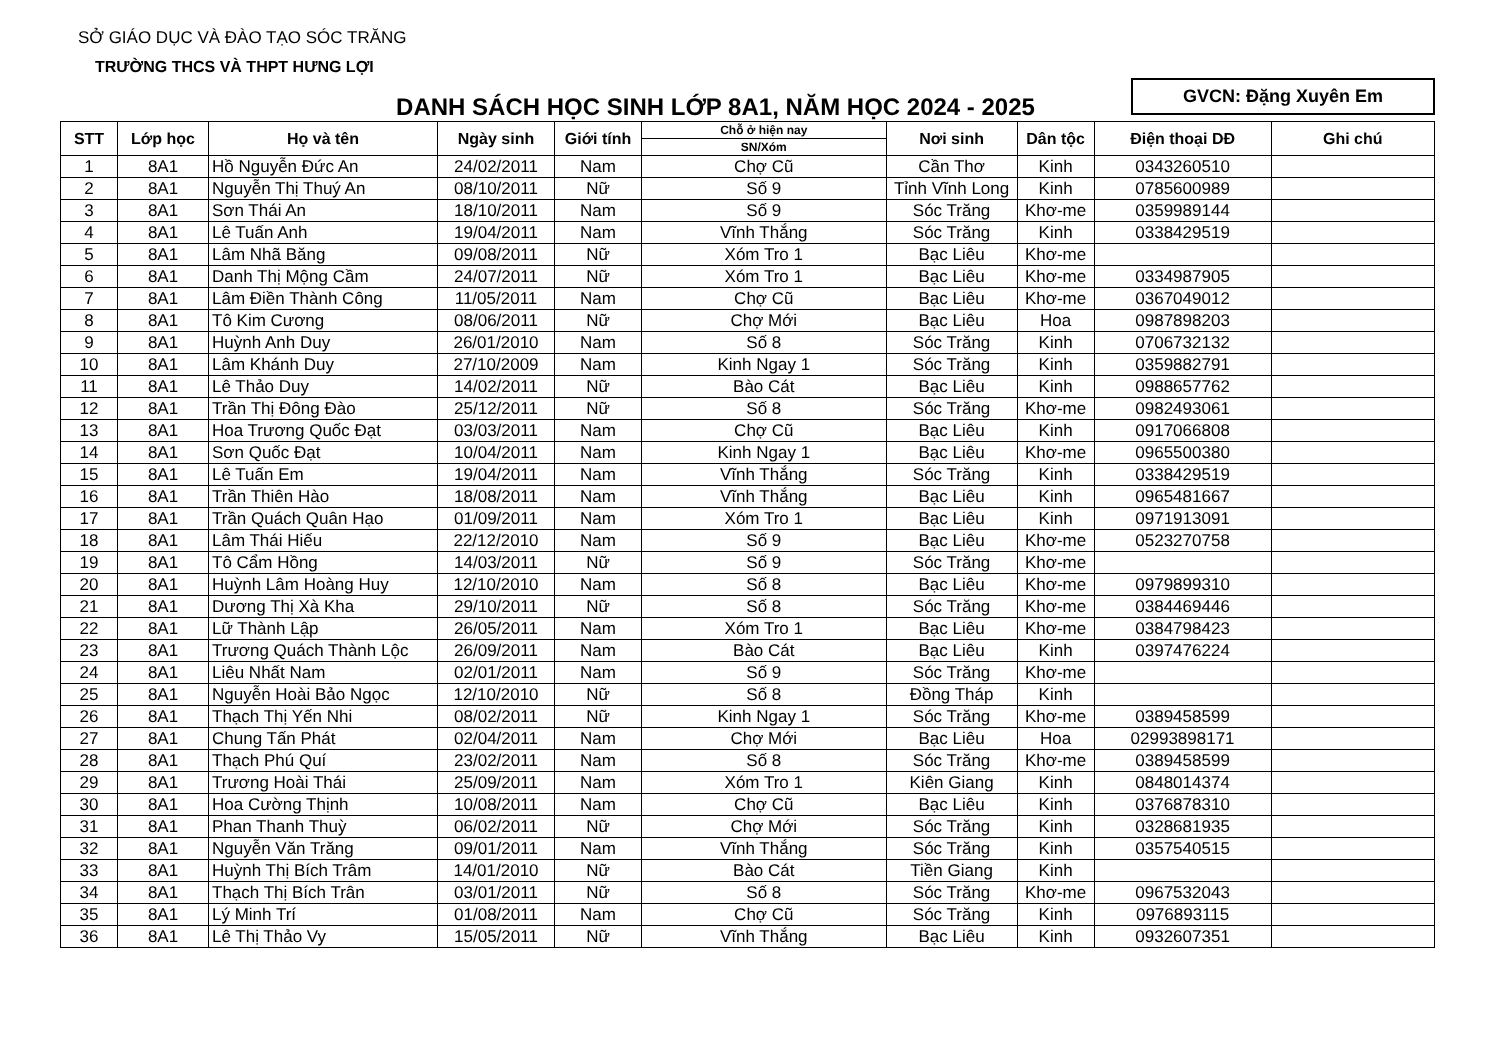SỞ GIÁO DỤC VÀ ĐÀO TẠO SÓC TRĂNG
TRƯỜNG THCS VÀ THPT HƯNG LỢI
DANH SÁCH HỌC SINH LỚP 8A1, NĂM HỌC 2024 - 2025
GVCN: Đặng Xuyên Em
| STT | Lớp học | Họ và tên | Ngày sinh | Giới tính | Chỗ ở hiện nay | Nơi sinh | Dân tộc | Điện thoại DĐ | Ghi chú |
| --- | --- | --- | --- | --- | --- | --- | --- | --- | --- |
| | | | | | SN/Xóm | | | | |
| 1 | 8A1 | Hồ Nguyễn Đức An | 24/02/2011 | Nam | Chợ Cũ | Cần Thơ | Kinh | 0343260510 | |
| 2 | 8A1 | Nguyễn Thị Thuý An | 08/10/2011 | Nữ | Số 9 | Tỉnh Vĩnh Long | Kinh | 0785600989 | |
| 3 | 8A1 | Sơn Thái An | 18/10/2011 | Nam | Số 9 | Sóc Trăng | Khơ-me | 0359989144 | |
| 4 | 8A1 | Lê Tuấn Anh | 19/04/2011 | Nam | Vĩnh Thắng | Sóc Trăng | Kinh | 0338429519 | |
| 5 | 8A1 | Lâm Nhã Băng | 09/08/2011 | Nữ | Xóm Tro 1 | Bạc Liêu | Khơ-me | | |
| 6 | 8A1 | Danh Thị Mộng Cầm | 24/07/2011 | Nữ | Xóm Tro 1 | Bạc Liêu | Khơ-me | 0334987905 | |
| 7 | 8A1 | Lâm Điền Thành Công | 11/05/2011 | Nam | Chợ Cũ | Bạc Liêu | Khơ-me | 0367049012 | |
| 8 | 8A1 | Tô Kim Cương | 08/06/2011 | Nữ | Chợ Mới | Bạc Liêu | Hoa | 0987898203 | |
| 9 | 8A1 | Huỳnh Anh Duy | 26/01/2010 | Nam | Số 8 | Sóc Trăng | Kinh | 0706732132 | |
| 10 | 8A1 | Lâm Khánh Duy | 27/10/2009 | Nam | Kinh Ngay 1 | Sóc Trăng | Kinh | 0359882791 | |
| 11 | 8A1 | Lê Thảo Duy | 14/02/2011 | Nữ | Bào Cát | Bạc Liêu | Kinh | 0988657762 | |
| 12 | 8A1 | Trần Thị Đông Đào | 25/12/2011 | Nữ | Số 8 | Sóc Trăng | Khơ-me | 0982493061 | |
| 13 | 8A1 | Hoa Trương Quốc Đạt | 03/03/2011 | Nam | Chợ Cũ | Bạc Liêu | Kinh | 0917066808 | |
| 14 | 8A1 | Sơn Quốc Đạt | 10/04/2011 | Nam | Kinh Ngay 1 | Bạc Liêu | Khơ-me | 0965500380 | |
| 15 | 8A1 | Lê Tuấn Em | 19/04/2011 | Nam | Vĩnh Thắng | Sóc Trăng | Kinh | 0338429519 | |
| 16 | 8A1 | Trần Thiên Hào | 18/08/2011 | Nam | Vĩnh Thắng | Bạc Liêu | Kinh | 0965481667 | |
| 17 | 8A1 | Trần Quách Quân Hạo | 01/09/2011 | Nam | Xóm Tro 1 | Bạc Liêu | Kinh | 0971913091 | |
| 18 | 8A1 | Lâm Thái Hiếu | 22/12/2010 | Nam | Số 9 | Bạc Liêu | Khơ-me | 0523270758 | |
| 19 | 8A1 | Tô Cẩm Hồng | 14/03/2011 | Nữ | Số 9 | Sóc Trăng | Khơ-me | | |
| 20 | 8A1 | Huỳnh Lâm Hoàng Huy | 12/10/2010 | Nam | Số 8 | Bạc Liêu | Khơ-me | 0979899310 | |
| 21 | 8A1 | Dương Thị Xà Kha | 29/10/2011 | Nữ | Số 8 | Sóc Trăng | Khơ-me | 0384469446 | |
| 22 | 8A1 | Lữ Thành Lập | 26/05/2011 | Nam | Xóm Tro 1 | Bạc Liêu | Khơ-me | 0384798423 | |
| 23 | 8A1 | Trương Quách Thành Lộc | 26/09/2011 | Nam | Bào Cát | Bạc Liêu | Kinh | 0397476224 | |
| 24 | 8A1 | Liêu Nhất Nam | 02/01/2011 | Nam | Số 9 | Sóc Trăng | Khơ-me | | |
| 25 | 8A1 | Nguyễn Hoài Bảo Ngọc | 12/10/2010 | Nữ | Số 8 | Đồng Tháp | Kinh | | |
| 26 | 8A1 | Thạch Thị Yến Nhi | 08/02/2011 | Nữ | Kinh Ngay 1 | Sóc Trăng | Khơ-me | 0389458599 | |
| 27 | 8A1 | Chung Tấn Phát | 02/04/2011 | Nam | Chợ Mới | Bạc Liêu | Hoa | 02993898171 | |
| 28 | 8A1 | Thạch Phú Quí | 23/02/2011 | Nam | Số 8 | Sóc Trăng | Khơ-me | 0389458599 | |
| 29 | 8A1 | Trương Hoài Thái | 25/09/2011 | Nam | Xóm Tro 1 | Kiên Giang | Kinh | 0848014374 | |
| 30 | 8A1 | Hoa Cường Thịnh | 10/08/2011 | Nam | Chợ Cũ | Bạc Liêu | Kinh | 0376878310 | |
| 31 | 8A1 | Phan Thanh Thuỳ | 06/02/2011 | Nữ | Chợ Mới | Sóc Trăng | Kinh | 0328681935 | |
| 32 | 8A1 | Nguyễn Văn Trăng | 09/01/2011 | Nam | Vĩnh Thắng | Sóc Trăng | Kinh | 0357540515 | |
| 33 | 8A1 | Huỳnh Thị Bích Trâm | 14/01/2010 | Nữ | Bào Cát | Tiền Giang | Kinh | | |
| 34 | 8A1 | Thạch Thị Bích Trân | 03/01/2011 | Nữ | Số 8 | Sóc Trăng | Khơ-me | 0967532043 | |
| 35 | 8A1 | Lý Minh Trí | 01/08/2011 | Nam | Chợ Cũ | Sóc Trăng | Kinh | 0976893115 | |
| 36 | 8A1 | Lê Thị Thảo Vy | 15/05/2011 | Nữ | Vĩnh Thắng | Bạc Liêu | Kinh | 0932607351 | |